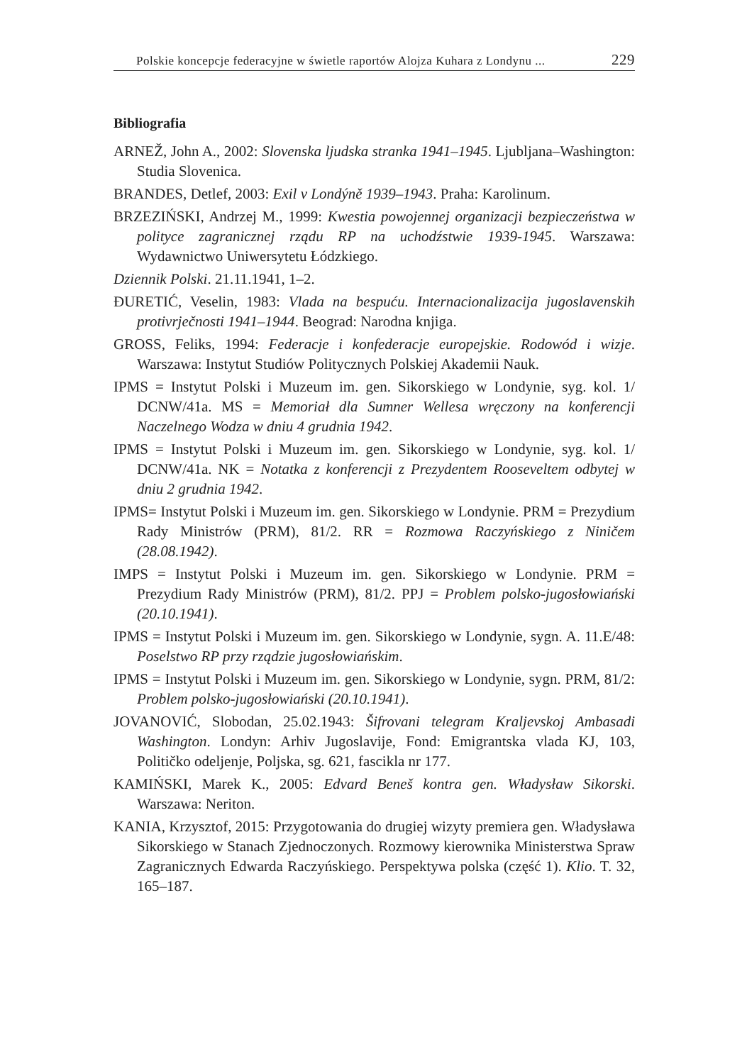Polskie koncepcje federacyjne w świetle raportów Alojza Kuhara z Londynu ... 229
Bibliografia
ARNEŽ, John A., 2002: Slovenska ljudska stranka 1941–1945. Ljubljana–Washington: Studia Slovenica.
BRANDES, Detlef, 2003: Exil v Londýně 1939–1943. Praha: Karolinum.
BRZEZIŃSKI, Andrzej M., 1999: Kwestia powojennej organizacji bezpieczeństwa w polityce zagranicznej rządu RP na uchodźstwie 1939-1945. Warszawa: Wydawnictwo Uniwersytetu Łódzkiego.
Dziennik Polski. 21.11.1941, 1–2.
ĐURETIĆ, Veselin, 1983: Vlada na bespuću. Internacionalizacija jugoslavenskih protivrječnosti 1941–1944. Beograd: Narodna knjiga.
GROSS, Feliks, 1994: Federacje i konfederacje europejskie. Rodowód i wizje. Warszawa: Instytut Studiów Politycznych Polskiej Akademii Nauk.
IPMS = Instytut Polski i Muzeum im. gen. Sikorskiego w Londynie, syg. kol. 1/ DCNW/41a. MS = Memoriał dla Sumner Wellesa wręczony na konferencji Naczelnego Wodza w dniu 4 grudnia 1942.
IPMS = Instytut Polski i Muzeum im. gen. Sikorskiego w Londynie, syg. kol. 1/ DCNW/41a. NK = Notatka z konferencji z Prezydentem Rooseveltem odbytej w dniu 2 grudnia 1942.
IPMS= Instytut Polski i Muzeum im. gen. Sikorskiego w Londynie. PRM = Prezydium Rady Ministrów (PRM), 81/2. RR = Rozmowa Raczyńskiego z Niničem (28.08.1942).
IMPS = Instytut Polski i Muzeum im. gen. Sikorskiego w Londynie. PRM = Prezydium Rady Ministrów (PRM), 81/2. PPJ = Problem polsko-jugosłowiański (20.10.1941).
IPMS = Instytut Polski i Muzeum im. gen. Sikorskiego w Londynie, sygn. A. 11.E/48: Poselstwo RP przy rządzie jugosłowiańskim.
IPMS = Instytut Polski i Muzeum im. gen. Sikorskiego w Londynie, sygn. PRM, 81/2: Problem polsko-jugosłowiański (20.10.1941).
JOVANOVIĆ, Slobodan, 25.02.1943: Šifrovani telegram Kraljevskoj Ambasadi Washington. Londyn: Arhiv Jugoslavije, Fond: Emigrantska vlada KJ, 103, Političko odeljenje, Poljska, sg. 621, fascikla nr 177.
KAMIŃSKI, Marek K., 2005: Edvard Beneš kontra gen. Władysław Sikorski. Warszawa: Neriton.
KANIA, Krzysztof, 2015: Przygotowania do drugiej wizyty premiera gen. Władysława Sikorskiego w Stanach Zjednoczonych. Rozmowy kierownika Ministerstwa Spraw Zagranicznych Edwarda Raczyńskiego. Perspektywa polska (część 1). Klio. T. 32, 165–187.